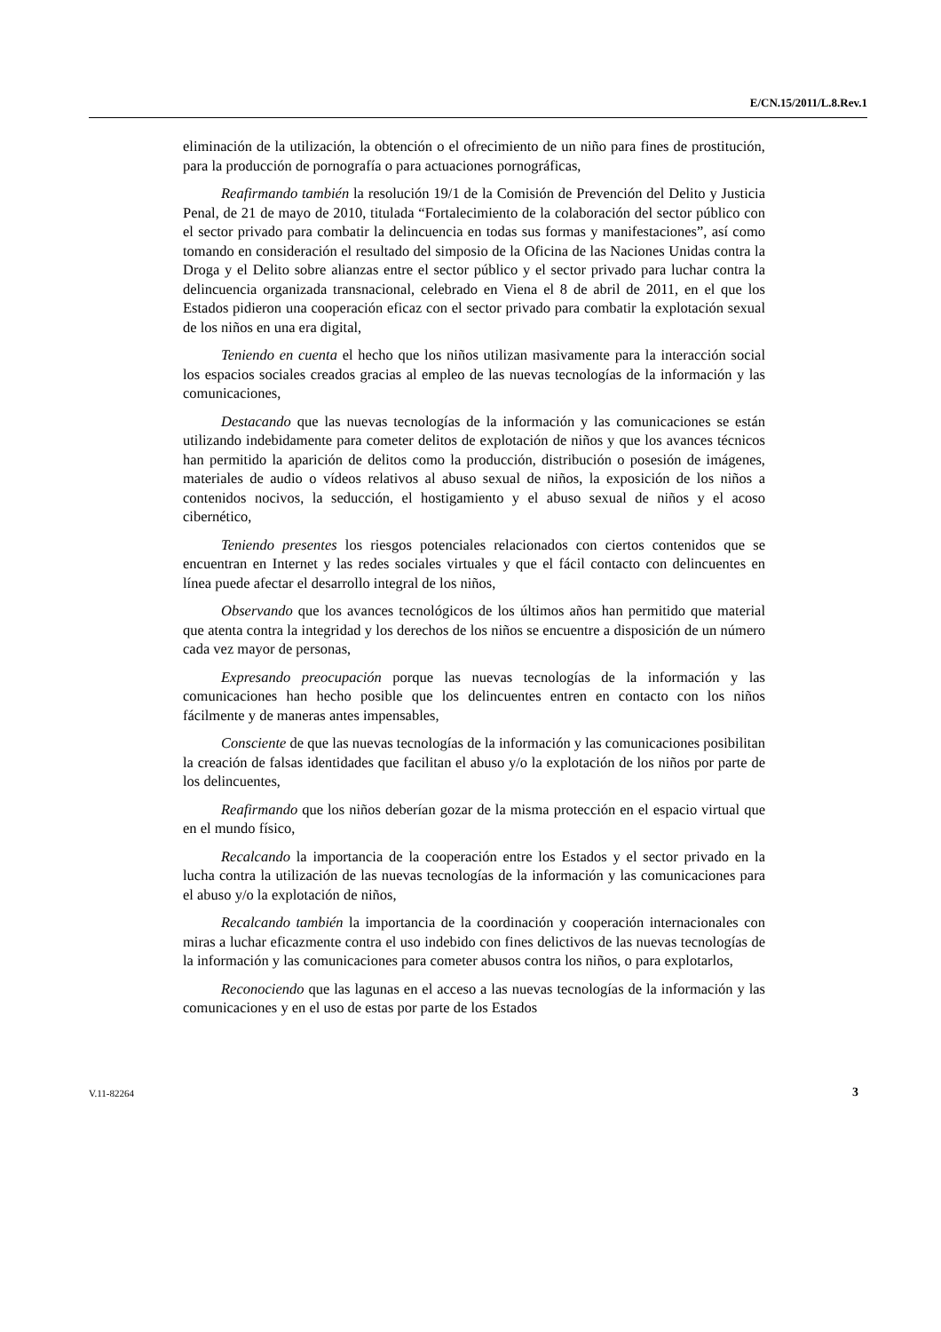E/CN.15/2011/L.8.Rev.1
eliminación de la utilización, la obtención o el ofrecimiento de un niño para fines de prostitución, para la producción de pornografía o para actuaciones pornográficas,
Reafirmando también la resolución 19/1 de la Comisión de Prevención del Delito y Justicia Penal, de 21 de mayo de 2010, titulada “Fortalecimiento de la colaboración del sector público con el sector privado para combatir la delincuencia en todas sus formas y manifestaciones”, así como tomando en consideración el resultado del simposio de la Oficina de las Naciones Unidas contra la Droga y el Delito sobre alianzas entre el sector público y el sector privado para luchar contra la delincuencia organizada transnacional, celebrado en Viena el 8 de abril de 2011, en el que los Estados pidieron una cooperación eficaz con el sector privado para combatir la explotación sexual de los niños en una era digital,
Teniendo en cuenta el hecho que los niños utilizan masivamente para la interacción social los espacios sociales creados gracias al empleo de las nuevas tecnologías de la información y las comunicaciones,
Destacando que las nuevas tecnologías de la información y las comunicaciones se están utilizando indebidamente para cometer delitos de explotación de niños y que los avances técnicos han permitido la aparición de delitos como la producción, distribución o posesión de imágenes, materiales de audio o vídeos relativos al abuso sexual de niños, la exposición de los niños a contenidos nocivos, la seducción, el hostigamiento y el abuso sexual de niños y el acoso cibernético,
Teniendo presentes los riesgos potenciales relacionados con ciertos contenidos que se encuentran en Internet y las redes sociales virtuales y que el fácil contacto con delincuentes en línea puede afectar el desarrollo integral de los niños,
Observando que los avances tecnológicos de los últimos años han permitido que material que atenta contra la integridad y los derechos de los niños se encuentre a disposición de un número cada vez mayor de personas,
Expresando preocupación porque las nuevas tecnologías de la información y las comunicaciones han hecho posible que los delincuentes entren en contacto con los niños fácilmente y de maneras antes impensables,
Consciente de que las nuevas tecnologías de la información y las comunicaciones posibilitan la creación de falsas identidades que facilitan el abuso y/o la explotación de los niños por parte de los delincuentes,
Reafirmando que los niños deberían gozar de la misma protección en el espacio virtual que en el mundo físico,
Recalcando la importancia de la cooperación entre los Estados y el sector privado en la lucha contra la utilización de las nuevas tecnologías de la información y las comunicaciones para el abuso y/o la explotación de niños,
Recalcando también la importancia de la coordinación y cooperación internacionales con miras a luchar eficazmente contra el uso indebido con fines delictivos de las nuevas tecnologías de la información y las comunicaciones para cometer abusos contra los niños, o para explotarlos,
Reconociendo que las lagunas en el acceso a las nuevas tecnologías de la información y las comunicaciones y en el uso de estas por parte de los Estados
V.11-82264 3